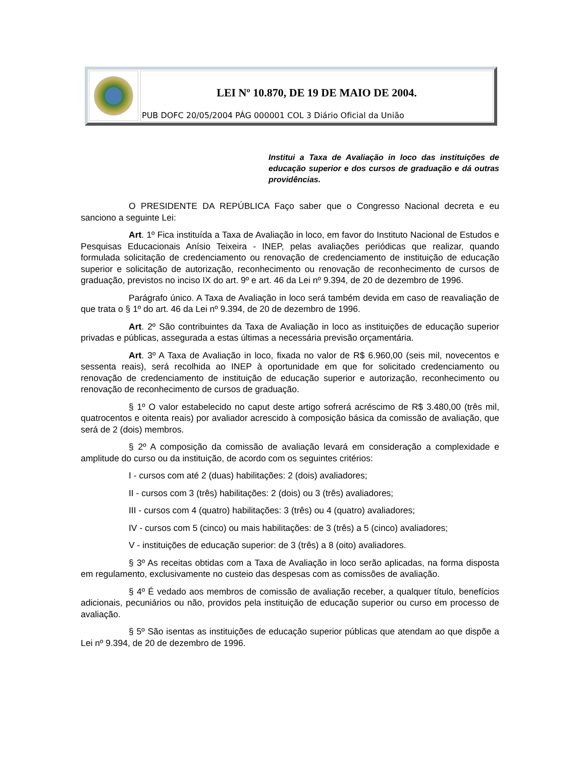LEI Nº 10.870, DE 19 DE MAIO DE 2004.
PUB DOFC 20/05/2004 PÁG 000001 COL 3 Diário Oficial da União
Institui a Taxa de Avaliação in loco das instituições de educação superior e dos cursos de graduação e dá outras providências.
O PRESIDENTE DA REPÚBLICA Faço saber que o Congresso Nacional decreta e eu sanciono a seguinte Lei:
Art. 1º Fica instituída a Taxa de Avaliação in loco, em favor do Instituto Nacional de Estudos e Pesquisas Educacionais Anísio Teixeira - INEP, pelas avaliações periódicas que realizar, quando formulada solicitação de credenciamento ou renovação de credenciamento de instituição de educação superior e solicitação de autorização, reconhecimento ou renovação de reconhecimento de cursos de graduação, previstos no inciso IX do art. 9º e art. 46 da Lei nº 9.394, de 20 de dezembro de 1996.
Parágrafo único. A Taxa de Avaliação in loco será também devida em caso de reavaliação de que trata o § 1º do art. 46 da Lei nº 9.394, de 20 de dezembro de 1996.
Art. 2º São contribuintes da Taxa de Avaliação in loco as instituições de educação superior privadas e públicas, assegurada a estas últimas a necessária previsão orçamentária.
Art. 3º A Taxa de Avaliação in loco, fixada no valor de R$ 6.960,00 (seis mil, novecentos e sessenta reais), será recolhida ao INEP à oportunidade em que for solicitado credenciamento ou renovação de credenciamento de instituição de educação superior e autorização, reconhecimento ou renovação de reconhecimento de cursos de graduação.
§ 1º O valor estabelecido no caput deste artigo sofrerá acréscimo de R$ 3.480,00 (três mil, quatrocentos e oitenta reais) por avaliador acrescido à composição básica da comissão de avaliação, que será de 2 (dois) membros.
§ 2º A composição da comissão de avaliação levará em consideração a complexidade e amplitude do curso ou da instituição, de acordo com os seguintes critérios:
I - cursos com até 2 (duas) habilitações: 2 (dois) avaliadores;
II - cursos com 3 (três) habilitações: 2 (dois) ou 3 (três) avaliadores;
III - cursos com 4 (quatro) habilitações: 3 (três) ou 4 (quatro) avaliadores;
IV - cursos com 5 (cinco) ou mais habilitações: de 3 (três) a 5 (cinco) avaliadores;
V - instituições de educação superior: de 3 (três) a 8 (oito) avaliadores.
§ 3º As receitas obtidas com a Taxa de Avaliação in loco serão aplicadas, na forma disposta em regulamento, exclusivamente no custeio das despesas com as comissões de avaliação.
§ 4º É vedado aos membros de comissão de avaliação receber, a qualquer título, benefícios adicionais, pecuniários ou não, providos pela instituição de educação superior ou curso em processo de avaliação.
§ 5º São isentas as instituições de educação superior públicas que atendam ao que dispõe a Lei nº 9.394, de 20 de dezembro de 1996.